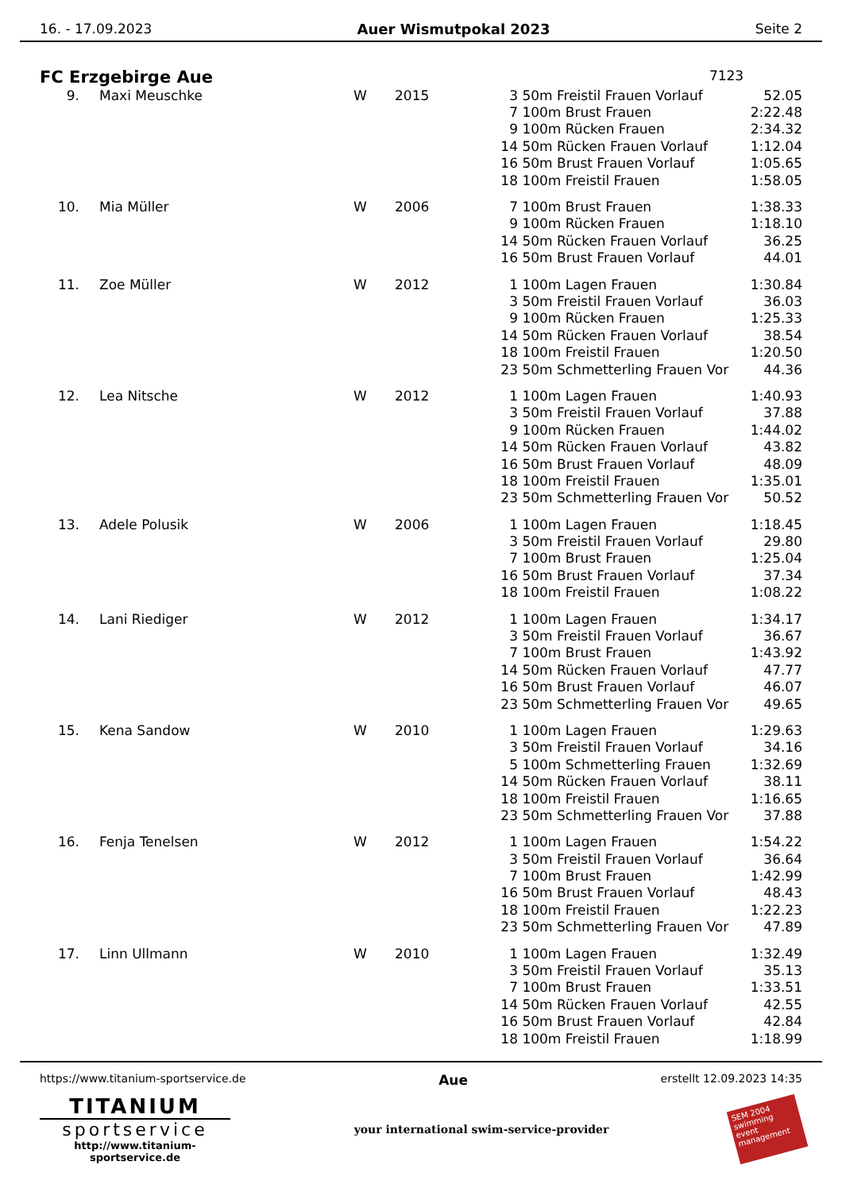16. - 17.09.2023 Auer Wismutpokal 2023 Seite 2
FC Erzgebirge Aue 7123
| 9. | Maxi Meuschke | W | 2015 | 3 | 50m Freistil Frauen Vorlauf | 52.05 |
| | | | | 7 | 100m Brust Frauen | 2:22.48 |
| | | | | 9 | 100m Rücken Frauen | 2:34.32 |
| | | | | 14 | 50m Rücken Frauen Vorlauf | 1:12.04 |
| | | | | 16 | 50m Brust Frauen Vorlauf | 1:05.65 |
| | | | | 18 | 100m Freistil Frauen | 1:58.05 |
| 10. | Mia Müller | W | 2006 | 7 | 100m Brust Frauen | 1:38.33 |
| | | | | 9 | 100m Rücken Frauen | 1:18.10 |
| | | | | 14 | 50m Rücken Frauen Vorlauf | 36.25 |
| | | | | 16 | 50m Brust Frauen Vorlauf | 44.01 |
| 11. | Zoe Müller | W | 2012 | 1 | 100m Lagen Frauen | 1:30.84 |
| | | | | 3 | 50m Freistil Frauen Vorlauf | 36.03 |
| | | | | 9 | 100m Rücken Frauen | 1:25.33 |
| | | | | 14 | 50m Rücken Frauen Vorlauf | 38.54 |
| | | | | 18 | 100m Freistil Frauen | 1:20.50 |
| | | | | 23 | 50m Schmetterling Frauen Vor | 44.36 |
| 12. | Lea Nitsche | W | 2012 | 1 | 100m Lagen Frauen | 1:40.93 |
| | | | | 3 | 50m Freistil Frauen Vorlauf | 37.88 |
| | | | | 9 | 100m Rücken Frauen | 1:44.02 |
| | | | | 14 | 50m Rücken Frauen Vorlauf | 43.82 |
| | | | | 16 | 50m Brust Frauen Vorlauf | 48.09 |
| | | | | 18 | 100m Freistil Frauen | 1:35.01 |
| | | | | 23 | 50m Schmetterling Frauen Vor | 50.52 |
| 13. | Adele Polusik | W | 2006 | 1 | 100m Lagen Frauen | 1:18.45 |
| | | | | 3 | 50m Freistil Frauen Vorlauf | 29.80 |
| | | | | 7 | 100m Brust Frauen | 1:25.04 |
| | | | | 16 | 50m Brust Frauen Vorlauf | 37.34 |
| | | | | 18 | 100m Freistil Frauen | 1:08.22 |
| 14. | Lani Riediger | W | 2012 | 1 | 100m Lagen Frauen | 1:34.17 |
| | | | | 3 | 50m Freistil Frauen Vorlauf | 36.67 |
| | | | | 7 | 100m Brust Frauen | 1:43.92 |
| | | | | 14 | 50m Rücken Frauen Vorlauf | 47.77 |
| | | | | 16 | 50m Brust Frauen Vorlauf | 46.07 |
| | | | | 23 | 50m Schmetterling Frauen Vor | 49.65 |
| 15. | Kena Sandow | W | 2010 | 1 | 100m Lagen Frauen | 1:29.63 |
| | | | | 3 | 50m Freistil Frauen Vorlauf | 34.16 |
| | | | | 5 | 100m Schmetterling Frauen | 1:32.69 |
| | | | | 14 | 50m Rücken Frauen Vorlauf | 38.11 |
| | | | | 18 | 100m Freistil Frauen | 1:16.65 |
| | | | | 23 | 50m Schmetterling Frauen Vor | 37.88 |
| 16. | Fenja Tenelsen | W | 2012 | 1 | 100m Lagen Frauen | 1:54.22 |
| | | | | 3 | 50m Freistil Frauen Vorlauf | 36.64 |
| | | | | 7 | 100m Brust Frauen | 1:42.99 |
| | | | | 16 | 50m Brust Frauen Vorlauf | 48.43 |
| | | | | 18 | 100m Freistil Frauen | 1:22.23 |
| | | | | 23 | 50m Schmetterling Frauen Vor | 47.89 |
| 17. | Linn Ullmann | W | 2010 | 1 | 100m Lagen Frauen | 1:32.49 |
| | | | | 3 | 50m Freistil Frauen Vorlauf | 35.13 |
| | | | | 7 | 100m Brust Frauen | 1:33.51 |
| | | | | 14 | 50m Rücken Frauen Vorlauf | 42.55 |
| | | | | 16 | 50m Brust Frauen Vorlauf | 42.84 |
| | | | | 18 | 100m Freistil Frauen | 1:18.99 |
https://www.titanium-sportservice.de Aue erstellt 12.09.2023 14:35
TITANIUM
sportservice
http://www.titanium-sportservice.de
your international swim-service-provider
SEM 2004
swimming event management